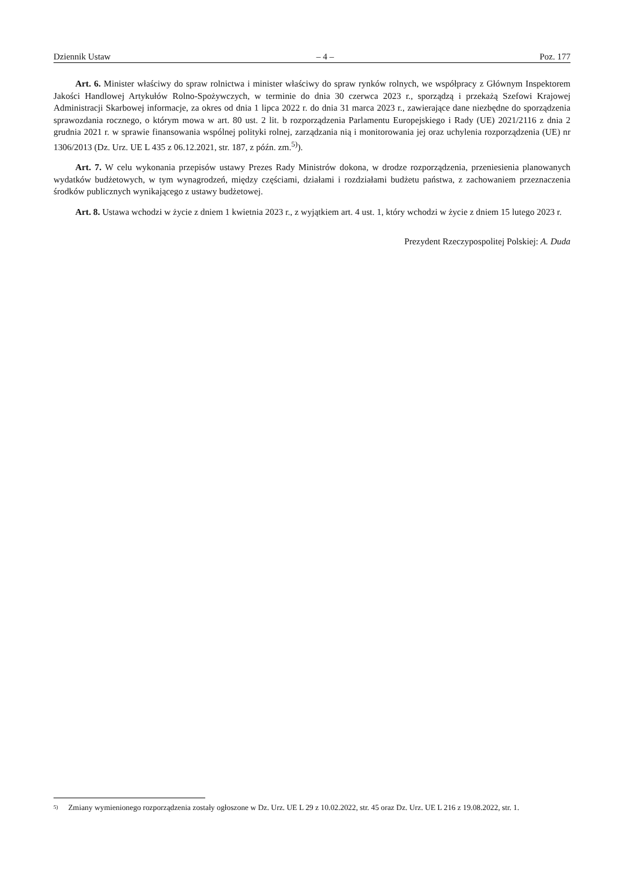Dziennik Ustaw – 4 – Poz. 177
Art. 6. Minister właściwy do spraw rolnictwa i minister właściwy do spraw rynków rolnych, we współpracy z Głównym Inspektorem Jakości Handlowej Artykułów Rolno-Spożywczych, w terminie do dnia 30 czerwca 2023 r., sporządzą i przekażą Szefowi Krajowej Administracji Skarbowej informacje, za okres od dnia 1 lipca 2022 r. do dnia 31 marca 2023 r., zawierające dane niezbędne do sporządzenia sprawozdania rocznego, o którym mowa w art. 80 ust. 2 lit. b rozporządzenia Parlamentu Europejskiego i Rady (UE) 2021/2116 z dnia 2 grudnia 2021 r. w sprawie finansowania wspólnej polityki rolnej, zarządzania nią i monitorowania jej oraz uchylenia rozporządzenia (UE) nr 1306/2013 (Dz. Urz. UE L 435 z 06.12.2021, str. 187, z późn. zm.<sup>5)</sup>).
Art. 7. W celu wykonania przepisów ustawy Prezes Rady Ministrów dokona, w drodze rozporządzenia, przeniesienia planowanych wydatków budżetowych, w tym wynagrodzeń, między częściami, działami i rozdziałami budżetu państwa, z zachowaniem przeznaczenia środków publicznych wynikającego z ustawy budżetowej.
Art. 8. Ustawa wchodzi w życie z dniem 1 kwietnia 2023 r., z wyjątkiem art. 4 ust. 1, który wchodzi w życie z dniem 15 lutego 2023 r.
Prezydent Rzeczypospolitej Polskiej: A. Duda
5) Zmiany wymienionego rozporządzenia zostały ogłoszone w Dz. Urz. UE L 29 z 10.02.2022, str. 45 oraz Dz. Urz. UE L 216 z 19.08.2022, str. 1.